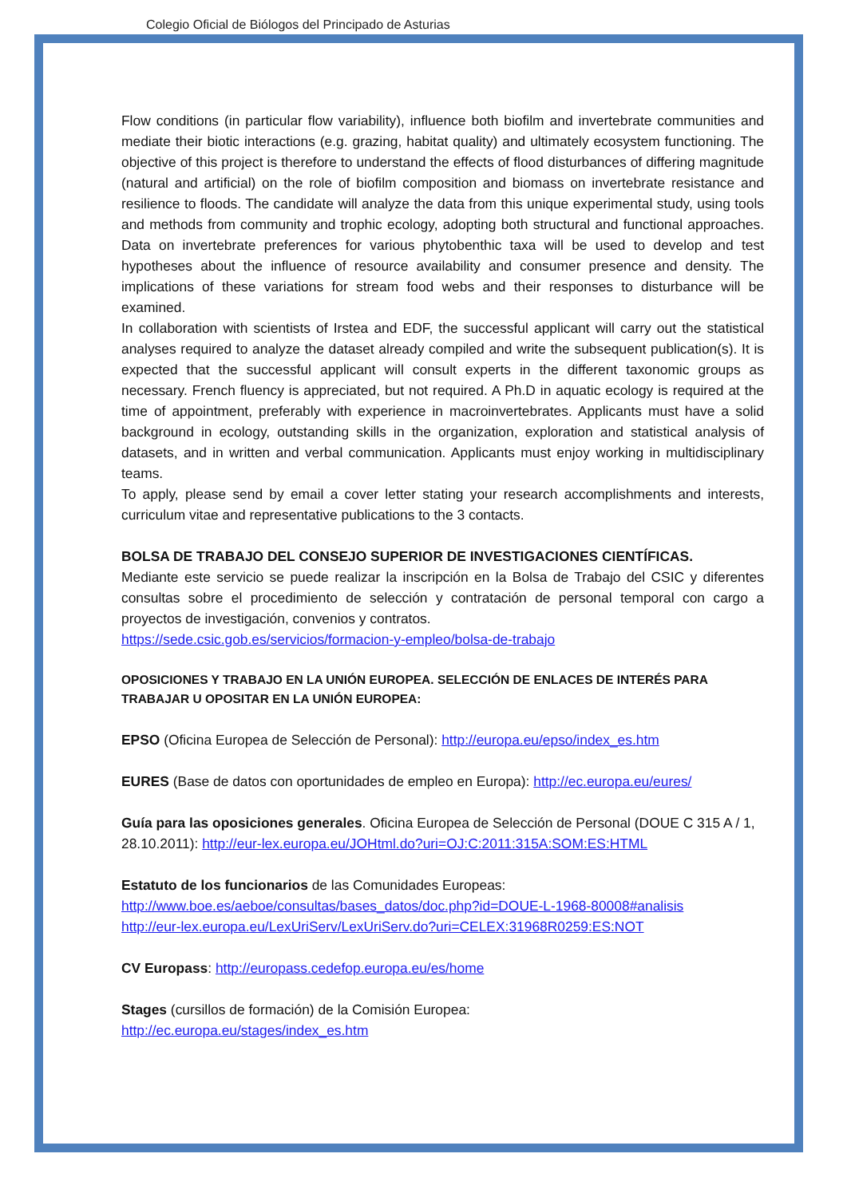Colegio Oficial de Biólogos del Principado de Asturias
Flow conditions (in particular flow variability), influence both biofilm and invertebrate communities and mediate their biotic interactions (e.g. grazing, habitat quality) and ultimately ecosystem functioning. The objective of this project is therefore to understand the effects of flood disturbances of differing magnitude (natural and artificial) on the role of biofilm composition and biomass on invertebrate resistance and resilience to floods. The candidate will analyze the data from this unique experimental study, using tools and methods from community and trophic ecology, adopting both structural and functional approaches. Data on invertebrate preferences for various phytobenthic taxa will be used to develop and test hypotheses about the influence of resource availability and consumer presence and density. The implications of these variations for stream food webs and their responses to disturbance will be examined.
In collaboration with scientists of Irstea and EDF, the successful applicant will carry out the statistical analyses required to analyze the dataset already compiled and write the subsequent publication(s). It is expected that the successful applicant will consult experts in the different taxonomic groups as necessary. French fluency is appreciated, but not required. A Ph.D in aquatic ecology is required at the time of appointment, preferably with experience in macroinvertebrates. Applicants must have a solid background in ecology, outstanding skills in the organization, exploration and statistical analysis of datasets, and in written and verbal communication. Applicants must enjoy working in multidisciplinary teams.
To apply, please send by email a cover letter stating your research accomplishments and interests, curriculum vitae and representative publications to the 3 contacts.
BOLSA DE TRABAJO DEL CONSEJO SUPERIOR DE INVESTIGACIONES CIENTÍFICAS.
Mediante este servicio se puede realizar la inscripción en la Bolsa de Trabajo del CSIC y diferentes consultas sobre el procedimiento de selección y contratación de personal temporal con cargo a proyectos de investigación, convenios y contratos.
https://sede.csic.gob.es/servicios/formacion-y-empleo/bolsa-de-trabajo
OPOSICIONES Y TRABAJO EN LA UNIÓN EUROPEA. SELECCIÓN DE ENLACES DE INTERÉS PARA TRABAJAR U OPOSITAR EN LA UNIÓN EUROPEA:
EPSO (Oficina Europea de Selección de Personal): http://europa.eu/epso/index_es.htm
EURES (Base de datos con oportunidades de empleo en Europa): http://ec.europa.eu/eures/
Guía para las oposiciones generales. Oficina Europea de Selección de Personal (DOUE C 315 A / 1, 28.10.2011): http://eur-lex.europa.eu/JOHtml.do?uri=OJ:C:2011:315A:SOM:ES:HTML
Estatuto de los funcionarios de las Comunidades Europeas:
http://www.boe.es/aeboe/consultas/bases_datos/doc.php?id=DOUE-L-1968-80008#analisis
http://eur-lex.europa.eu/LexUriServ/LexUriServ.do?uri=CELEX:31968R0259:ES:NOT
CV Europass: http://europass.cedefop.europa.eu/es/home
Stages (cursillos de formación) de la Comisión Europea:
http://ec.europa.eu/stages/index_es.htm